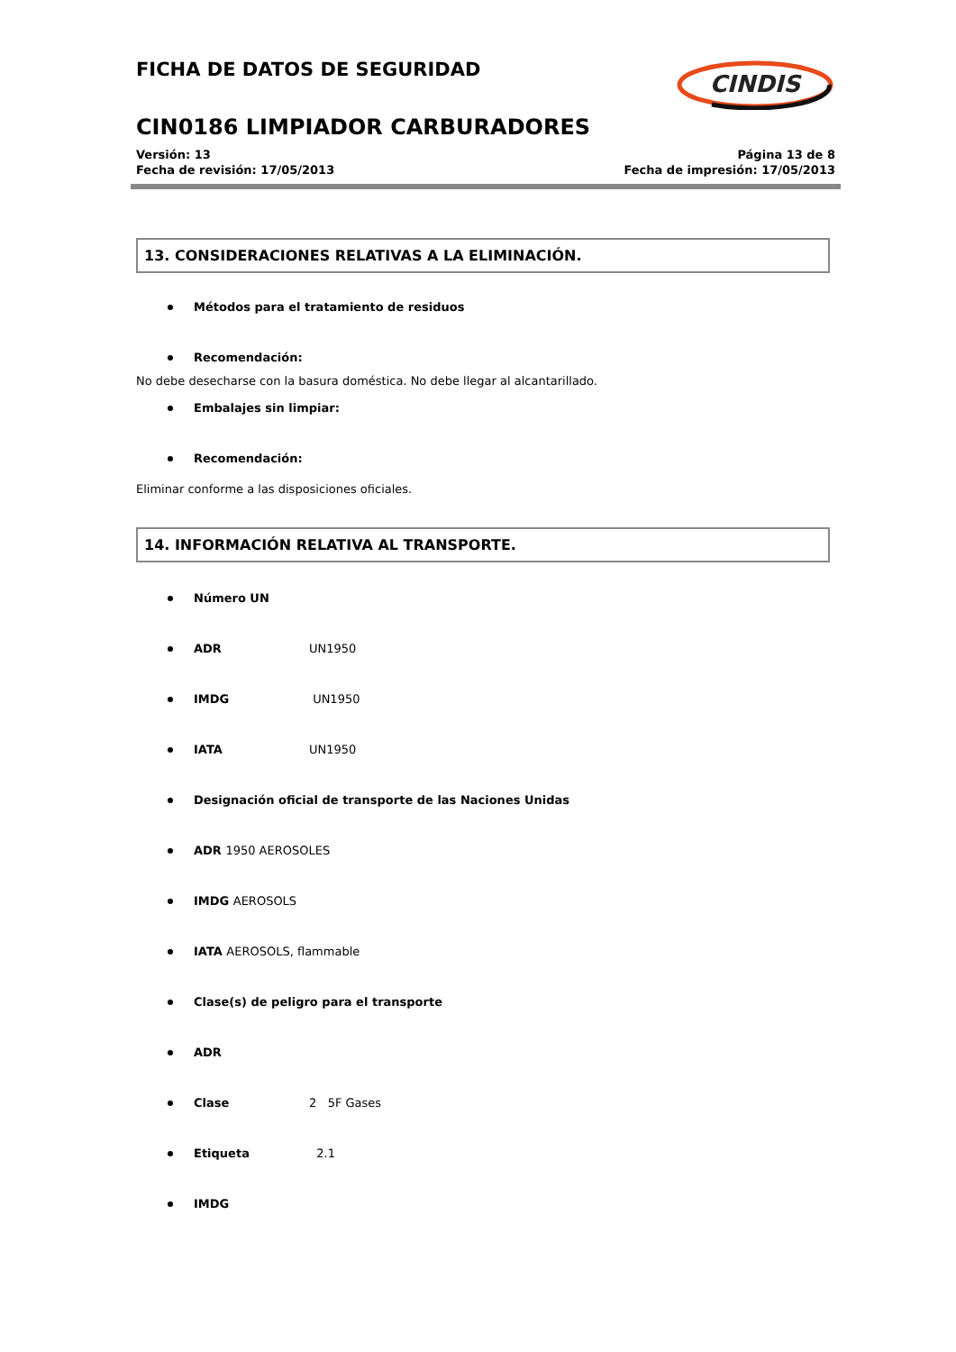FICHA DE DATOS DE SEGURIDAD
CIN0186 LIMPIADOR CARBURADORES
Versión: 13
Fecha de revisión: 17/05/2013
Página 13 de 8
Fecha de impresión: 17/05/2013
CINDIS
13. CONSIDERACIONES RELATIVAS A LA ELIMINACIÓN.
Métodos para el tratamiento de residuos
Recomendación:
No debe desecharse con la basura doméstica. No debe llegar al alcantarillado.
Embalajes sin limpiar:
Recomendación:
Eliminar conforme a las disposiciones oficiales.
14. INFORMACIÓN RELATIVA AL TRANSPORTE.
Número UN
ADR UN1950
IMDG UN1950
IATA UN1950
Designación oficial de transporte de las Naciones Unidas
ADR 1950 AEROSOLES
IMDG AEROSOLS
IATA AEROSOLS, flammable
Clase(s) de peligro para el transporte
ADR
Clase 2 5F Gases
Etiqueta 2.1
IMDG